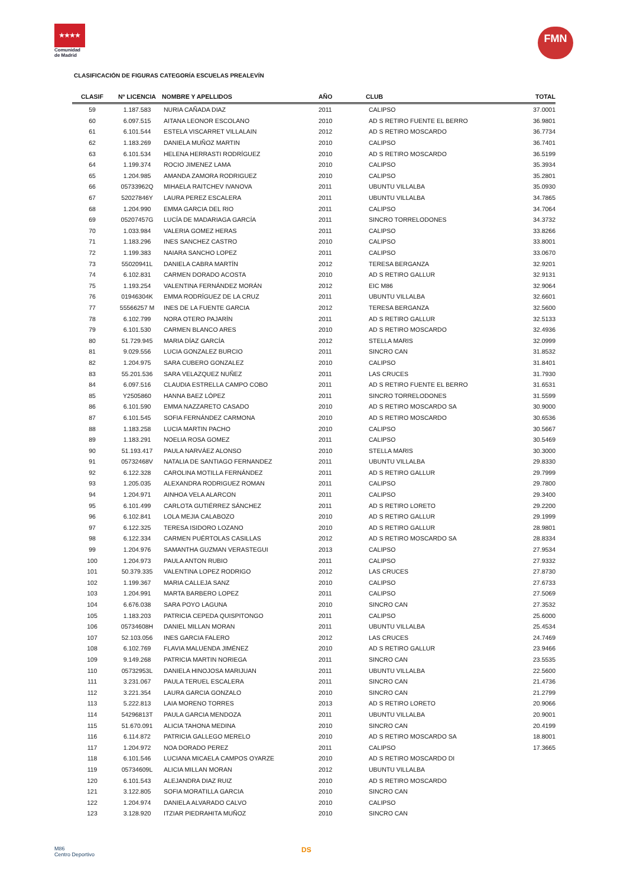★★★★
Comunidad de Madrid
FMN
CLASIFICACIÓN DE FIGURAS CATEGORÍA ESCUELAS PREALEVÍN
| CLASIF | Nº LICENCIA | NOMBRE Y APELLIDOS | AÑO | CLUB | TOTAL |
| --- | --- | --- | --- | --- | --- |
| 59 | 1.187.583 | NURIA CAÑADA DIAZ | 2011 | CALIPSO | 37.0001 |
| 60 | 6.097.515 | AITANA LEONOR ESCOLANO | 2010 | AD S RETIRO FUENTE EL BERRO | 36.9801 |
| 61 | 6.101.544 | ESTELA VISCARRET VILLALAIN | 2012 | AD S RETIRO MOSCARDO | 36.7734 |
| 62 | 1.183.269 | DANIELA MUÑOZ MARTIN | 2010 | CALIPSO | 36.7401 |
| 63 | 6.101.534 | HELENA HERRASTI RODRÍGUEZ | 2010 | AD S RETIRO MOSCARDO | 36.5199 |
| 64 | 1.199.374 | ROCIO JIMENEZ LAMA | 2010 | CALIPSO | 35.3934 |
| 65 | 1.204.985 | AMANDA ZAMORA RODRIGUEZ | 2010 | CALIPSO | 35.2801 |
| 66 | 05733962Q | MIHAELA RAITCHEV IVANOVA | 2011 | UBUNTU VILLALBA | 35.0930 |
| 67 | 52027846Y | LAURA PEREZ ESCALERA | 2011 | UBUNTU VILLALBA | 34.7865 |
| 68 | 1.204.990 | EMMA GARCIA DEL RIO | 2011 | CALIPSO | 34.7064 |
| 69 | 05207457G | LUCÍA DE MADARIAGA GARCÍA | 2011 | SINCRO TORRELODONES | 34.3732 |
| 70 | 1.033.984 | VALERIA GOMEZ HERAS | 2011 | CALIPSO | 33.8266 |
| 71 | 1.183.296 | INES SANCHEZ CASTRO | 2010 | CALIPSO | 33.8001 |
| 72 | 1.199.383 | NAIARA SANCHO LOPEZ | 2011 | CALIPSO | 33.0670 |
| 73 | 55020941L | DANIELA CABRA MARTÍN | 2012 | TERESA BERGANZA | 32.9201 |
| 74 | 6.102.831 | CARMEN DORADO ACOSTA | 2010 | AD S RETIRO GALLUR | 32.9131 |
| 75 | 1.193.254 | VALENTINA FERNÁNDEZ MORÁN | 2012 | EIC M86 | 32.9064 |
| 76 | 01946304K | EMMA RODRÍGUEZ DE LA CRUZ | 2011 | UBUNTU VILLALBA | 32.6601 |
| 77 | 55566257 M | INES DE LA FUENTE GARCIA | 2012 | TERESA BERGANZA | 32.5600 |
| 78 | 6.102.799 | NORA OTERO PAJARÍN | 2011 | AD S RETIRO GALLUR | 32.5133 |
| 79 | 6.101.530 | CARMEN BLANCO ARES | 2010 | AD S RETIRO MOSCARDO | 32.4936 |
| 80 | 51.729.945 | MARIA DÍAZ GARCÍA | 2012 | STELLA MARIS | 32.0999 |
| 81 | 9.029.556 | LUCIA GONZALEZ BURCIO | 2011 | SINCRO CAN | 31.8532 |
| 82 | 1.204.975 | SARA CUBERO GONZALEZ | 2010 | CALIPSO | 31.8401 |
| 83 | 55.201.536 | SARA VELAZQUEZ NUÑEZ | 2011 | LAS CRUCES | 31.7930 |
| 84 | 6.097.516 | CLAUDIA ESTRELLA CAMPO COBO | 2011 | AD S RETIRO FUENTE EL BERRO | 31.6531 |
| 85 | Y2505860 | HANNA BAEZ LÓPEZ | 2011 | SINCRO TORRELODONES | 31.5599 |
| 86 | 6.101.590 | EMMA NAZZARETO CASADO | 2010 | AD S RETIRO MOSCARDO SA | 30.9000 |
| 87 | 6.101.545 | SOFIA FERNÁNDEZ CARMONA | 2010 | AD S RETIRO MOSCARDO | 30.6536 |
| 88 | 1.183.258 | LUCIA MARTIN PACHO | 2010 | CALIPSO | 30.5667 |
| 89 | 1.183.291 | NOELIA ROSA GOMEZ | 2011 | CALIPSO | 30.5469 |
| 90 | 51.193.417 | PAULA NARVÁEZ ALONSO | 2010 | STELLA MARIS | 30.3000 |
| 91 | 05732468V | NATALIA DE SANTIAGO FERNANDEZ | 2011 | UBUNTU VILLALBA | 29.8330 |
| 92 | 6.122.328 | CAROLINA MOTILLA FERNÁNDEZ | 2011 | AD S RETIRO GALLUR | 29.7999 |
| 93 | 1.205.035 | ALEXANDRA RODRIGUEZ ROMAN | 2011 | CALIPSO | 29.7800 |
| 94 | 1.204.971 | AINHOA VELA ALARCON | 2011 | CALIPSO | 29.3400 |
| 95 | 6.101.499 | CARLOTA GUTIÉRREZ SÁNCHEZ | 2011 | AD S RETIRO LORETO | 29.2200 |
| 96 | 6.102.841 | LOLA MEJIA CALABOZO | 2010 | AD S RETIRO GALLUR | 29.1999 |
| 97 | 6.122.325 | TERESA ISIDORO LOZANO | 2010 | AD S RETIRO GALLUR | 28.9801 |
| 98 | 6.122.334 | CARMEN PUÉRTOLAS CASILLAS | 2012 | AD S RETIRO MOSCARDO SA | 28.8334 |
| 99 | 1.204.976 | SAMANTHA GUZMAN VERASTEGUI | 2013 | CALIPSO | 27.9534 |
| 100 | 1.204.973 | PAULA ANTON RUBIO | 2011 | CALIPSO | 27.9332 |
| 101 | 50.379.335 | VALENTINA LOPEZ RODRIGO | 2012 | LAS CRUCES | 27.8730 |
| 102 | 1.199.367 | MARIA CALLEJA SANZ | 2010 | CALIPSO | 27.6733 |
| 103 | 1.204.991 | MARTA BARBERO LOPEZ | 2011 | CALIPSO | 27.5069 |
| 104 | 6.676.038 | SARA POYO LAGUNA | 2010 | SINCRO CAN | 27.3532 |
| 105 | 1.183.203 | PATRICIA CEPEDA QUISPITONGO | 2011 | CALIPSO | 25.6000 |
| 106 | 05734608H | DANIEL MILLAN MORAN | 2011 | UBUNTU VILLALBA | 25.4534 |
| 107 | 52.103.056 | INES GARCIA FALERO | 2012 | LAS CRUCES | 24.7469 |
| 108 | 6.102.769 | FLAVIA MALUENDA JIMÉNEZ | 2010 | AD S RETIRO GALLUR | 23.9466 |
| 109 | 9.149.268 | PATRICIA MARTIN NORIEGA | 2011 | SINCRO CAN | 23.5535 |
| 110 | 05732953L | DANIELA HINOJOSA MARIJUAN | 2011 | UBUNTU VILLALBA | 22.5600 |
| 111 | 3.231.067 | PAULA TERUEL ESCALERA | 2011 | SINCRO CAN | 21.4736 |
| 112 | 3.221.354 | LAURA GARCIA GONZALO | 2010 | SINCRO CAN | 21.2799 |
| 113 | 5.222.813 | LAIA MORENO TORRES | 2013 | AD S RETIRO LORETO | 20.9066 |
| 114 | 54296813T | PAULA GARCIA MENDOZA | 2011 | UBUNTU VILLALBA | 20.9001 |
| 115 | 51.670.091 | ALICIA TAHONA MEDINA | 2010 | SINCRO CAN | 20.4199 |
| 116 | 6.114.872 | PATRICIA GALLEGO MERELO | 2010 | AD S RETIRO MOSCARDO SA | 18.8001 |
| 117 | 1.204.972 | NOA DORADO PEREZ | 2011 | CALIPSO | 17.3665 |
| 118 | 6.101.546 | LUCIANA MICAELA CAMPOS OYARZE | 2010 | AD S RETIRO MOSCARDO DI | |
| 119 | 05734609L | ALICIA MILLAN MORAN | 2012 | UBUNTU VILLALBA | |
| 120 | 6.101.543 | ALEJANDRA DIAZ RUIZ | 2010 | AD S RETIRO MOSCARDO | |
| 121 | 3.122.805 | SOFIA MORATILLA GARCIA | 2010 | SINCRO CAN | |
| 122 | 1.204.974 | DANIELA ALVARADO CALVO | 2010 | CALIPSO | |
| 123 | 3.128.920 | ITZIAR PIEDRAHITA MUÑOZ | 2010 | SINCRO CAN | |
M86
Centro Deportivo
DS